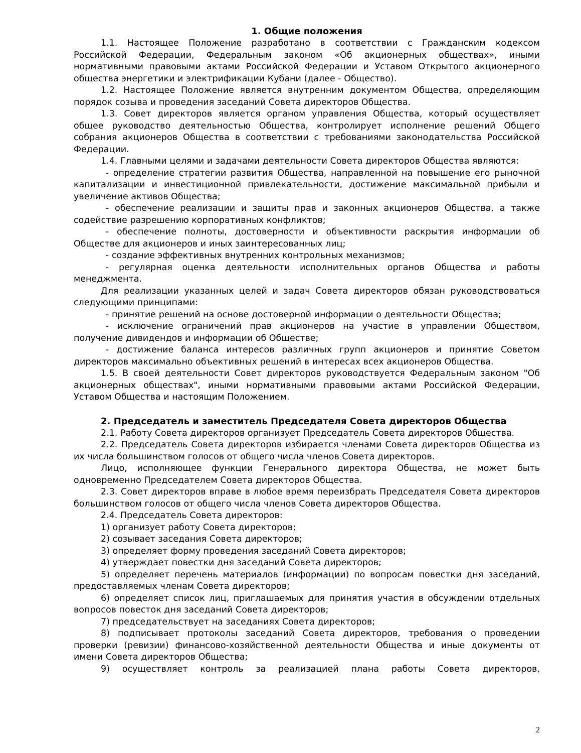1. Общие положения
1.1. Настоящее Положение разработано в соответствии с Гражданским кодексом Российской Федерации, Федеральным законом «Об акционерных обществах», иными нормативными правовыми актами Российской Федерации и Уставом Открытого акционерного общества энергетики и электрификации Кубани (далее - Общество).
1.2. Настоящее Положение является внутренним документом Общества, определяющим порядок созыва и проведения заседаний Совета директоров Общества.
1.3. Совет директоров является органом управления Общества, который осуществляет общее руководство деятельностью Общества, контролирует исполнение решений Общего собрания акционеров Общества в соответствии с требованиями законодательства Российской Федерации.
1.4. Главными целями и задачами деятельности Совета директоров Общества являются:
- определение стратегии развития Общества, направленной на повышение его рыночной капитализации и инвестиционной привлекательности, достижение максимальной прибыли и увеличение активов Общества;
- обеспечение реализации и защиты прав и законных акционеров Общества, а также содействие разрешению корпоративных конфликтов;
- обеспечение полноты, достоверности и объективности раскрытия информации об Обществе для акционеров и иных заинтересованных лиц;
- создание эффективных внутренних контрольных механизмов;
- регулярная оценка деятельности исполнительных органов Общества и работы менеджмента.
Для реализации указанных целей и задач Совета директоров обязан руководствоваться следующими принципами:
- принятие решений на основе достоверной информации о деятельности Общества;
- исключение ограничений прав акционеров на участие в управлении Обществом, получение дивидендов и информации об Обществе;
- достижение баланса интересов различных групп акционеров и принятие Советом директоров максимально объективных решений в интересах всех акционеров Общества.
1.5. В своей деятельности Совет директоров руководствуется Федеральным законом "Об акционерных обществах", иными нормативными правовыми актами Российской Федерации, Уставом Общества и настоящим Положением.
2. Председатель и заместитель Председателя Совета директоров Общества
2.1. Работу Совета директоров организует Председатель Совета директоров Общества.
2.2. Председатель Совета директоров избирается членами Совета директоров Общества из их числа большинством голосов от общего числа членов Совета директоров.
Лицо, исполняющее функции Генерального директора Общества, не может быть одновременно Председателем Совета директоров Общества.
2.3. Совет директоров вправе в любое время переизбрать Председателя Совета директоров большинством голосов от общего числа членов Совета директоров Общества.
2.4. Председатель Совета директоров:
1) организует работу Совета директоров;
2) созывает заседания Совета директоров;
3) определяет форму проведения заседаний Совета директоров;
4) утверждает повестки дня заседаний Совета директоров;
5) определяет перечень материалов (информации) по вопросам повестки дня заседаний, предоставляемых членам Совета директоров;
6) определяет список лиц, приглашаемых для принятия участия в обсуждении отдельных вопросов повесток дня заседаний Совета директоров;
7) председательствует на заседаниях Совета директоров;
8) подписывает протоколы заседаний Совета директоров, требования о проведении проверки (ревизии) финансово-хозяйственной деятельности Общества и иные документы от имени Совета директоров Общества;
9) осуществляет контроль за реализацией плана работы Совета директоров,
2